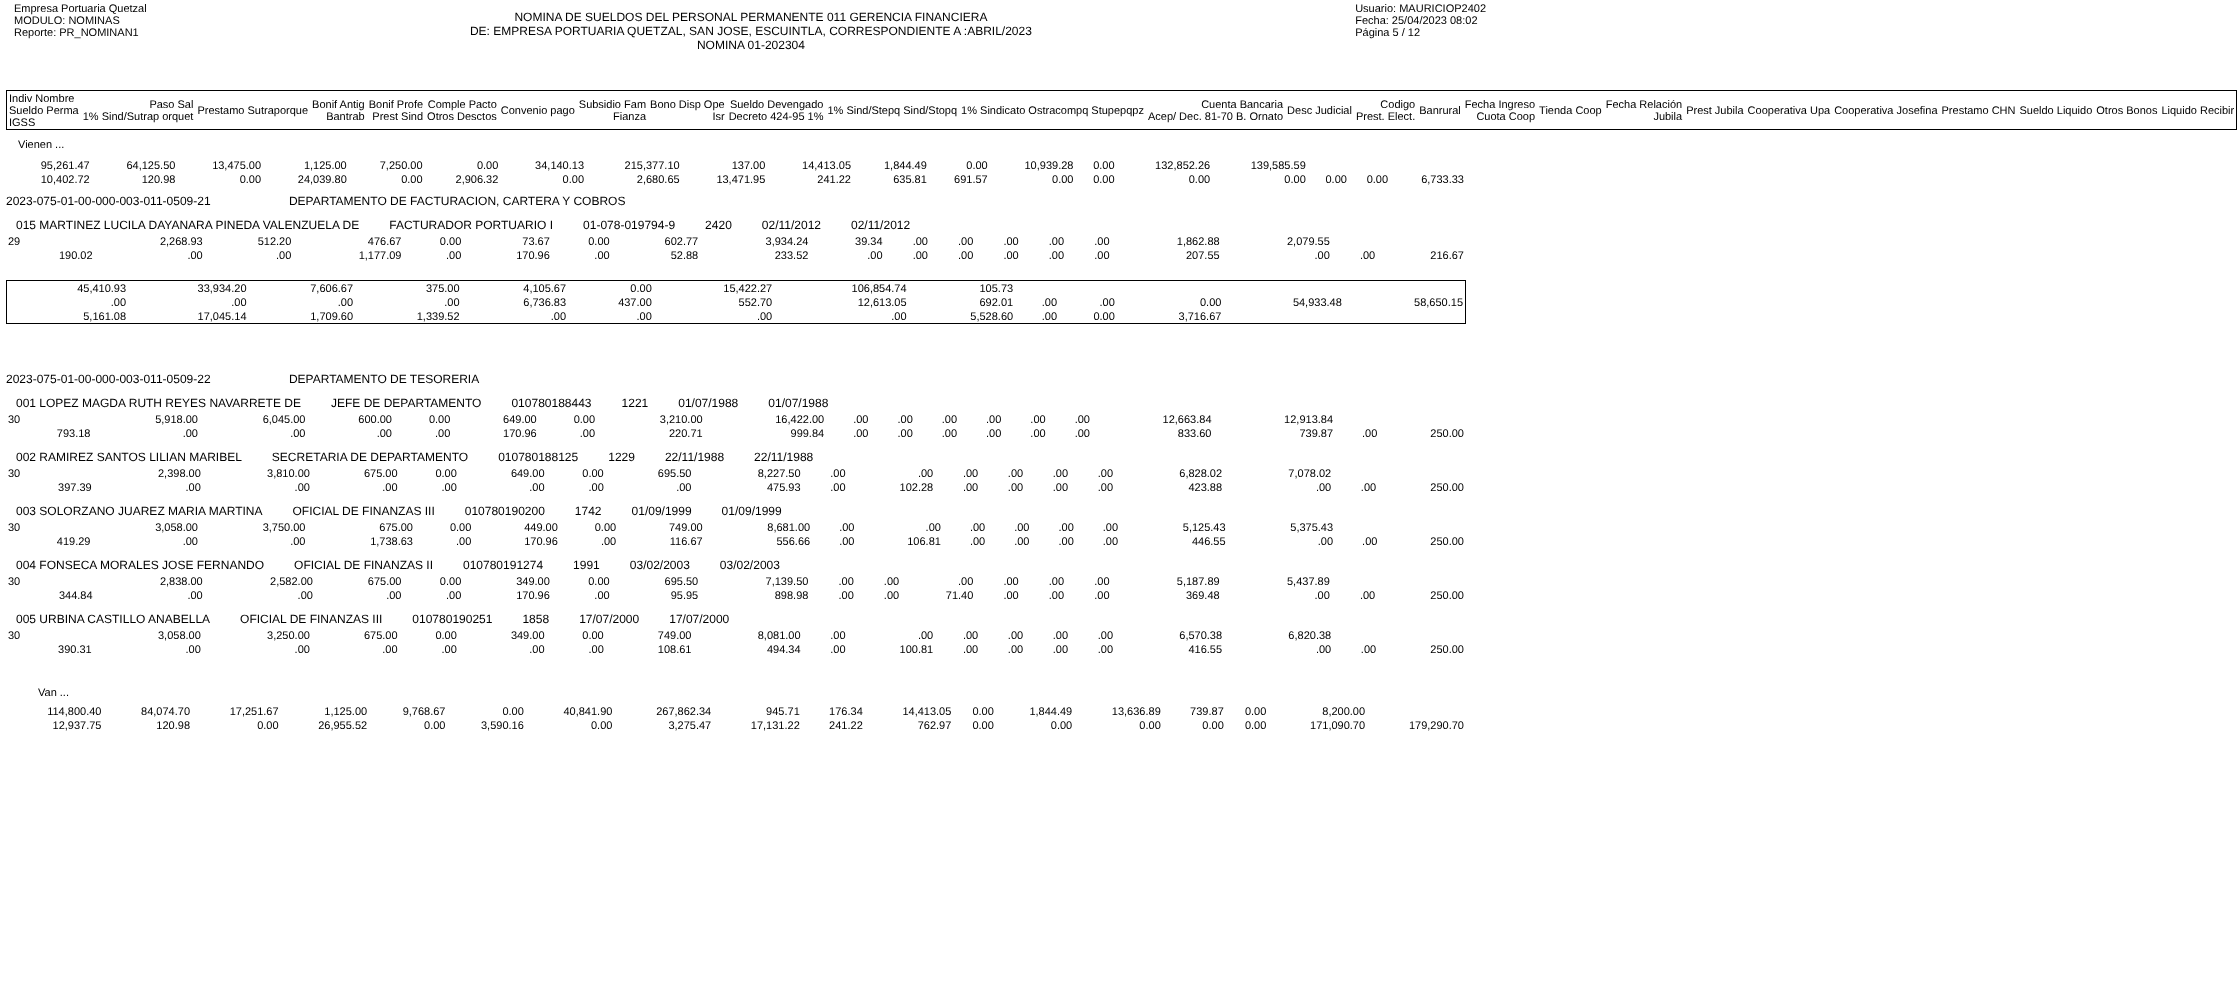Empresa Portuaria Quetzal
MODULO: NOMINAS
Reporte: PR_NOMINAN1
NOMINA DE SUELDOS DEL PERSONAL PERMANENTE 011 GERENCIA FINANCIERA
DE: EMPRESA PORTUARIA QUETZAL, SAN JOSE, ESCUINTLA, CORRESPONDIENTE A :ABRIL/2023
NOMINA 01-202304
Usuario: MAURICIOP2402
Fecha: 25/04/2023 08:02
Página 5 / 12
| Indiv Nombre Sueldo Perma IGSS | Paso Sal 1% Sind/Sutrap orquet | Prestamo Sutraporque | Bonif Antig Bantrab | Bonif Profe Prest Sind | Comple Pacto Otros Desctos | Convenio pago | Subsidio Fam Fianza | Bono Disp Ope Isr | Sueldo Devengado Decreto 424-95 1% | 1% Sind/Stepq Sind/Stopq | 1% Sindicato Ostracompq Stupepqpz | Cuenta Bancaria Acep/ Dec. 81-70 B. Ornato | Desc Judicial | Codigo Prest. Elect. | Banrural | Fecha Ingreso Cuota Coop | Tienda Coop | Fecha Relación Jubila | Prest Jubila | Cooperativa Upa | Cooperativa Josefina | Prestamo CHN | Sueldo Liquido | Otros Bonos | Liquido Recibir |
| --- | --- | --- | --- | --- | --- | --- | --- | --- | --- | --- | --- | --- | --- | --- | --- | --- | --- | --- | --- | --- | --- | --- | --- | --- | --- |
Vienen ...
| 95,261.47 | 64,125.50 | 13,475.00 | 1,125.00 | 7,250.00 | 0.00 | 34,140.13 | 215,377.10 | 137.00 | 14,413.05 | 1,844.49 | 0.00 | 10,939.28 | 0.00 | 132,852.26 | 139,585.59 | | | |
| 10,402.72 | 120.98 | 0.00 | 24,039.80 | 0.00 | 2,906.32 | 0.00 | 2,680.65 | 13,471.95 | 241.22 | 635.81 | 691.57 | 0.00 | 0.00 | 0.00 | 0.00 | 0.00 | 0.00 | 6,733.33 |
2023-075-01-00-000-003-011-0509-21 DEPARTAMENTO DE FACTURACION, CARTERA Y COBROS
015 MARTINEZ LUCILA DAYANARA PINEDA VALENZUELA DE FACTURADOR PORTUARIO I 01-078-019794-9 2420 02/11/2012 02/11/2012
| 29 | 2,268.93 | 512.20 | 476.67 | 0.00 | 73.67 | 0.00 | 602.77 | 3,934.24 | 39.34 | .00 | .00 | .00 | .00 | .00 | 1,862.88 | 2,079.55 | | |
| 190.02 | .00 | .00 | 1,177.09 | .00 | 170.96 | .00 | 52.88 | 233.52 | .00 | .00 | .00 | .00 | .00 | .00 | 207.55 | .00 | .00 | 216.67 |
| 45,410.93 | 33,934.20 | 7,606.67 | 375.00 | 4,105.67 | 0.00 | 15,422.27 | 106,854.74 | 105.73 | | | | | |
| .00 | .00 | .00 | .00 | 6,736.83 | 437.00 | 552.70 | 12,613.05 | 692.01 | .00 | .00 | 0.00 | 54,933.48 | 58,650.15 |
| 5,161.08 | 17,045.14 | 1,709.60 | 1,339.52 | .00 | .00 | .00 | .00 | 5,528.60 | .00 | 0.00 | 3,716.67 | | |
2023-075-01-00-000-003-011-0509-22 DEPARTAMENTO DE TESORERIA
001 LOPEZ MAGDA RUTH REYES NAVARRETE DE JEFE DE DEPARTAMENTO 010780188443 1221 01/07/1988 01/07/1988
| 30 | 5,918.00 | 6,045.00 | 600.00 | 0.00 | 649.00 | 0.00 | 3,210.00 | 16,422.00 | .00 | .00 | .00 | .00 | .00 | .00 | 12,663.84 | 12,913.84 | | |
| 793.18 | .00 | .00 | .00 | .00 | 170.96 | .00 | 220.71 | 999.84 | .00 | .00 | .00 | .00 | .00 | .00 | 833.60 | 739.87 | .00 | 250.00 |
002 RAMIREZ SANTOS LILIAN MARIBEL SECRETARIA DE DEPARTAMENTO 010780188125 1229 22/11/1988 22/11/1988
| 30 | 2,398.00 | 3,810.00 | 675.00 | 0.00 | 649.00 | 0.00 | 695.50 | 8,227.50 | .00 | .00 | .00 | .00 | .00 | .00 | 6,828.02 | 7,078.02 | | |
| 397.39 | .00 | .00 | .00 | .00 | .00 | .00 | .00 | 475.93 | .00 | 102.28 | .00 | .00 | .00 | .00 | 423.88 | .00 | .00 | 250.00 |
003 SOLORZANO JUAREZ MARIA MARTINA OFICIAL DE FINANZAS III 010780190200 1742 01/09/1999 01/09/1999
| 30 | 3,058.00 | 3,750.00 | 675.00 | 0.00 | 449.00 | 0.00 | 749.00 | 8,681.00 | .00 | .00 | .00 | .00 | .00 | .00 | 5,125.43 | 5,375.43 | | |
| 419.29 | .00 | .00 | 1,738.63 | .00 | 170.96 | .00 | 116.67 | 556.66 | .00 | 106.81 | .00 | .00 | .00 | .00 | 446.55 | .00 | .00 | 250.00 |
004 FONSECA MORALES JOSE FERNANDO OFICIAL DE FINANZAS II 010780191274 1991 03/02/2003 03/02/2003
| 30 | 2,838.00 | 2,582.00 | 675.00 | 0.00 | 349.00 | 0.00 | 695.50 | 7,139.50 | .00 | .00 | .00 | .00 | .00 | .00 | 5,187.89 | 5,437.89 | | |
| 344.84 | .00 | .00 | .00 | .00 | 170.96 | .00 | 95.95 | 898.98 | .00 | .00 | 71.40 | .00 | .00 | .00 | 369.48 | .00 | .00 | 250.00 |
005 URBINA CASTILLO ANABELLA OFICIAL DE FINANZAS III 010780190251 1858 17/07/2000 17/07/2000
| 30 | 3,058.00 | 3,250.00 | 675.00 | 0.00 | 349.00 | 0.00 | 749.00 | 8,081.00 | .00 | .00 | .00 | .00 | .00 | .00 | 6,570.38 | 6,820.38 | | |
| 390.31 | .00 | .00 | .00 | .00 | .00 | .00 | 108.61 | 494.34 | .00 | 100.81 | .00 | .00 | .00 | .00 | 416.55 | .00 | .00 | 250.00 |
Van ...
| 114,800.40 | 84,074.70 | 17,251.67 | 1,125.00 | 9,768.67 | 0.00 | 40,841.90 | 267,862.34 | 945.71 | 176.34 | 14,413.05 | 0.00 | 1,844.49 | 13,636.89 | 739.87 | 0.00 | 8,200.00 | |
| 12,937.75 | 120.98 | 0.00 | 26,955.52 | 0.00 | 3,590.16 | 0.00 | 3,275.47 | 17,131.22 | 241.22 | 762.97 | 0.00 | 0.00 | 0.00 | 0.00 | 0.00 | 171,090.70 | 179,290.70 |